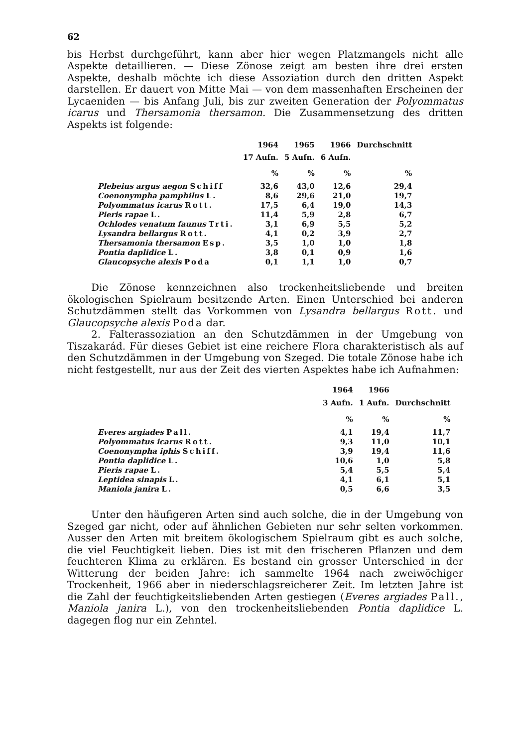62
bis Herbst durchgeführt, kann aber hier wegen Platzmangels nicht alle Aspekte detaillieren. — Diese Zönose zeigt am besten ihre drei ersten Aspekte, deshalb möchte ich diese Assoziation durch den dritten Aspekt darstellen. Er dauert von Mitte Mai — von dem massenhaften Erscheinen der Lycaeniden — bis Anfang Juli, bis zur zweiten Generation der Polyommatus icarus und Thersamonia thersamon. Die Zusammensetzung des dritten Aspekts ist folgende:
| | 1964 | 1965 | 1966 | Durchschnitt |
| --- | --- | --- | --- | --- |
| | 17 Aufn. | 5 Aufn. | 6 Aufn. | |
| | % | % | % | % |
| Plebeius argus aegon Schiff | 32,6 | 43,0 | 12,6 | 29,4 |
| Coenonympha pamphilus L. | 8,6 | 29,6 | 21,0 | 19,7 |
| Polyommatus icarus Rott. | 17,5 | 6,4 | 19,0 | 14,3 |
| Pieris rapae L. | 11,4 | 5,9 | 2,8 | 6,7 |
| Ochlodes venatum faunus Trti. | 3,1 | 6,9 | 5,5 | 5,2 |
| Lysandra bellargus Rott. | 4,1 | 0,2 | 3,9 | 2,7 |
| Thersamonia thersamon Esp. | 3,5 | 1,0 | 1,0 | 1,8 |
| Pontia daplidice L. | 3,8 | 0,1 | 0,9 | 1,6 |
| Glaucopsyche alexis Poda | 0,1 | 1,1 | 1,0 | 0,7 |
Die Zönose kennzeichnen also trockenheitsliebende und breiten ökologischen Spielraum besitzende Arten. Einen Unterschied bei anderen Schutzdämmen stellt das Vorkommen von Lysandra bellargus Rott. und Glaucopsyche alexis Poda dar.
2. Falterassoziation an den Schutzdämmen in der Umgebung von Tiszakarád. Für dieses Gebiet ist eine reichere Flora charakteristisch als auf den Schutzdämmen in der Umgebung von Szeged. Die totale Zönose habe ich nicht festgestellt, nur aus der Zeit des vierten Aspektes habe ich Aufnahmen:
| | 1964 | 1966 | |
| --- | --- | --- | --- |
| | 3 Aufn. | 1 Aufn. | Durchschnitt |
| | % | % | % |
| Everes argiades Pall. | 4,1 | 19,4 | 11,7 |
| Polyommatus icarus Rott. | 9,3 | 11,0 | 10,1 |
| Coenonympha iphis Schiff. | 3,9 | 19,4 | 11,6 |
| Pontia daplidice L. | 10,6 | 1,0 | 5,8 |
| Pieris rapae L. | 5,4 | 5,5 | 5,4 |
| Leptidea sinapis L. | 4,1 | 6,1 | 5,1 |
| Maniola janira L. | 0,5 | 6,6 | 3,5 |
Unter den häufigeren Arten sind auch solche, die in der Umgebung von Szeged gar nicht, oder auf ähnlichen Gebieten nur sehr selten vorkommen. Ausser den Arten mit breitem ökologischem Spielraum gibt es auch solche, die viel Feuchtigkeit lieben. Dies ist mit den frischeren Pflanzen und dem feuchteren Klima zu erklären. Es bestand ein grosser Unterschied in der Witterung der beiden Jahre: ich sammelte 1964 nach zweiwöchiger Trockenheit, 1966 aber in niederschlagsreicherer Zeit. Im letzten Jahre ist die Zahl der feuchtigkeitsliebenden Arten gestiegen (Everes argiades Pall., Maniola janira L.), von den trockenheitsliebenden Pontia daplidice L. dagegen flog nur ein Zehntel.